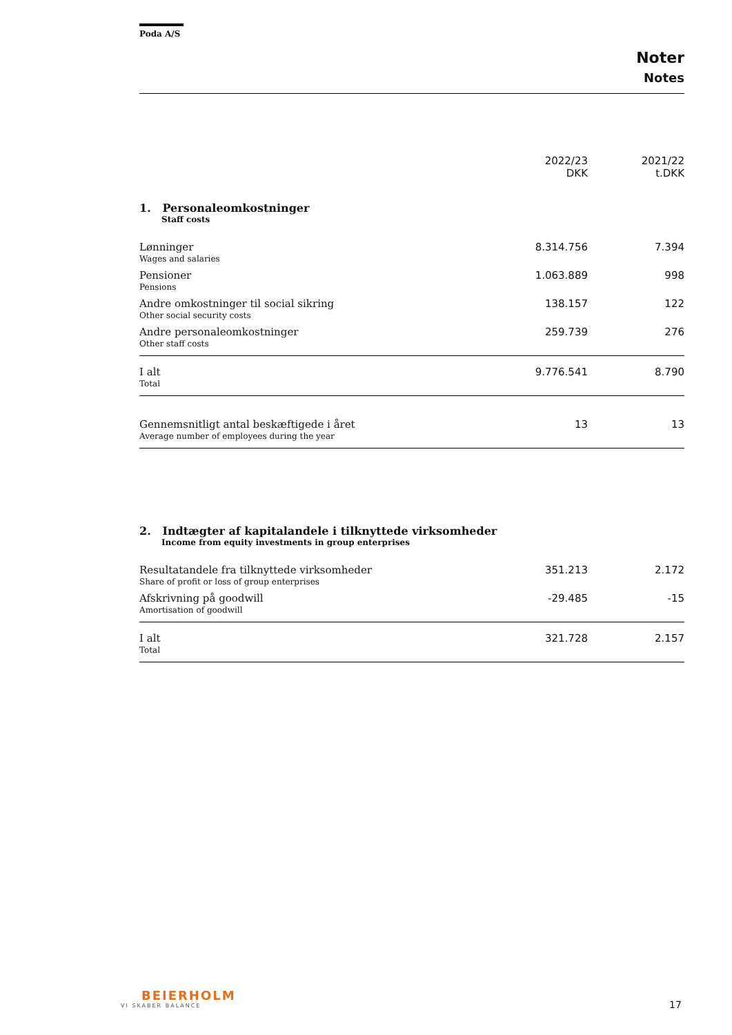Poda A/S
Noter
Notes
| | 2022/23 DKK | 2021/22 t.DKK |
| --- | --- | --- |
1. Personaleomkostninger
Staff costs
| Lønninger Wages and salaries | 8.314.756 | 7.394 |
| Pensioner Pensions | 1.063.889 | 998 |
| Andre omkostninger til social sikring Other social security costs | 138.157 | 122 |
| Andre personaleomkostninger Other staff costs | 259.739 | 276 |
| I alt Total | 9.776.541 | 8.790 |
| Gennemsnitligt antal beskæftigede i året Average number of employees during the year | 13 | 13 |
2. Indtægter af kapitalandele i tilknyttede virksomheder
Income from equity investments in group enterprises
| Resultatandele fra tilknyttede virksomheder Share of profit or loss of group enterprises | 351.213 | 2.172 |
| Afskrivning på goodwill Amortisation of goodwill | -29.485 | -15 |
| I alt Total | 321.728 | 2.157 |
BEIERHOLM
VI SKABER BALANCE
17